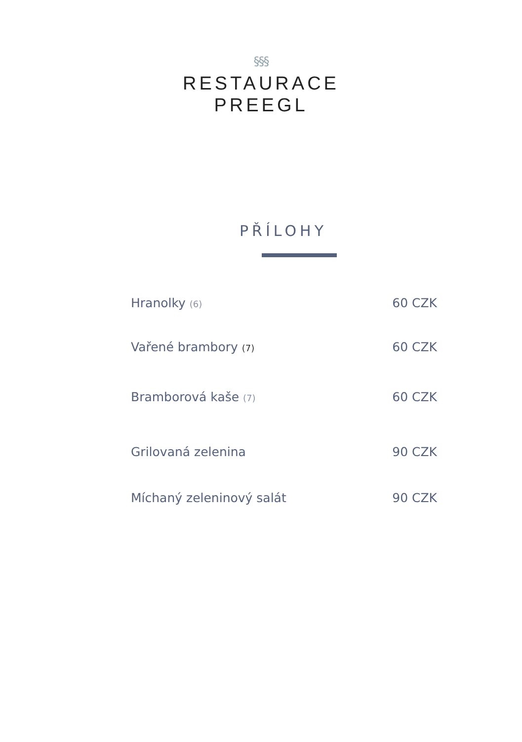§§§
RESTAURACE
PREEGL
PŘÍLOHY
Hranolky (6) 60 CZK
Vařené brambory (7) 60 CZK
Bramborová kaše (7) 60 CZK
Grilovaná zelenina 90 CZK
Míchaný zeleninový salát 90 CZK